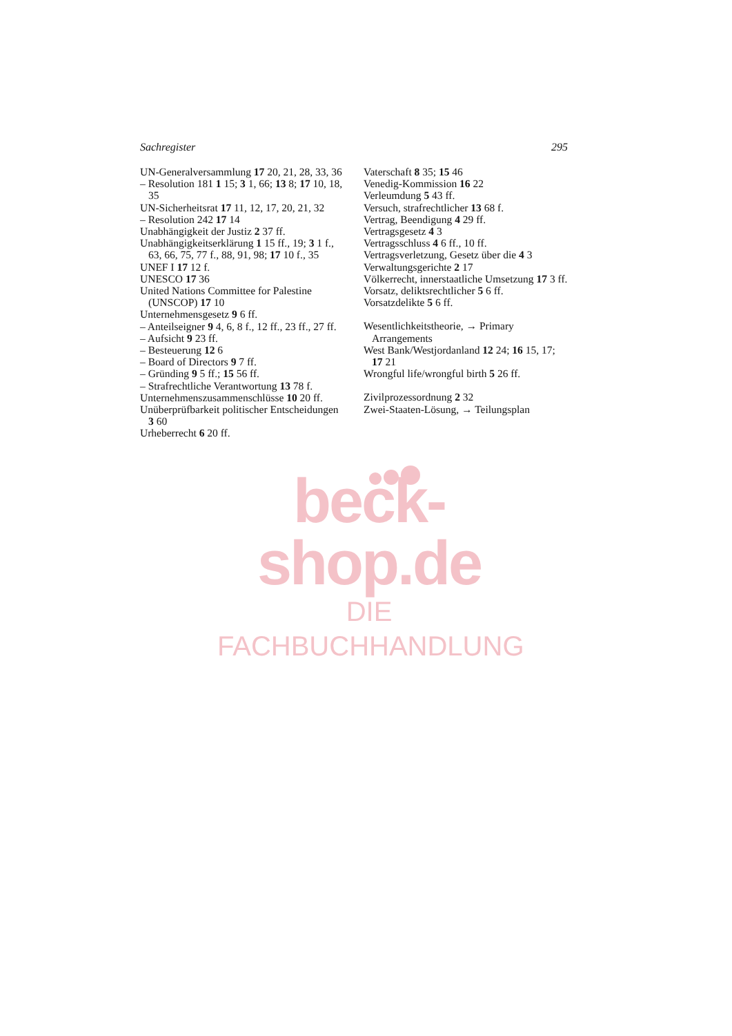Sachregister 295
UN-Generalversammlung 17 20, 21, 28, 33, 36
– Resolution 181 1 15; 3 1, 66; 13 8; 17 10, 18, 35
UN-Sicherheitsrat 17 11, 12, 17, 20, 21, 32
– Resolution 242 17 14
Unabhängigkeit der Justiz 2 37 ff.
Unabhängigkeitserklärung 1 15 ff., 19; 3 1 f., 63, 66, 75, 77 f., 88, 91, 98; 17 10 f., 35
UNEF I 17 12 f.
UNESCO 17 36
United Nations Committee for Palestine (UNSCOP) 17 10
Unternehmensgesetz 9 6 ff.
– Anteilseigner 9 4, 6, 8 f., 12 ff., 23 ff., 27 ff.
– Aufsicht 9 23 ff.
– Besteuerung 12 6
– Board of Directors 9 7 ff.
– Gründing 9 5 ff.; 15 56 ff.
– Strafrechtliche Verantwortung 13 78 f.
Unternehmenszusammenschlüsse 10 20 ff.
Unüberprüfbarkeit politischer Entscheidungen 3 60
Urheberrecht 6 20 ff.
Vaterschaft 8 35; 15 46
Venedig-Kommission 16 22
Verleumdung 5 43 ff.
Versuch, strafrechtlicher 13 68 f.
Vertrag, Beendigung 4 29 ff.
Vertragsgesetz 4 3
Vertragsschluss 4 6 ff., 10 ff.
Vertragsverletzung, Gesetz über die 4 3
Verwaltungsgerichte 2 17
Völkerrecht, innerstaatliche Umsetzung 17 3 ff.
Vorsatz, deliktsrechtlicher 5 6 ff.
Vorsatzdelikte 5 6 ff.
Wesentlichkeitstheorie, → Primary Arrangements
West Bank/Westjordanland 12 24; 16 15, 17; 17 21
Wrongful life/wrongful birth 5 26 ff.
Zivilprozessordnung 2 32
Zwei-Staaten-Lösung, → Teilungsplan
beck-shop.de
DIE FACHBUCHHANDLUNG